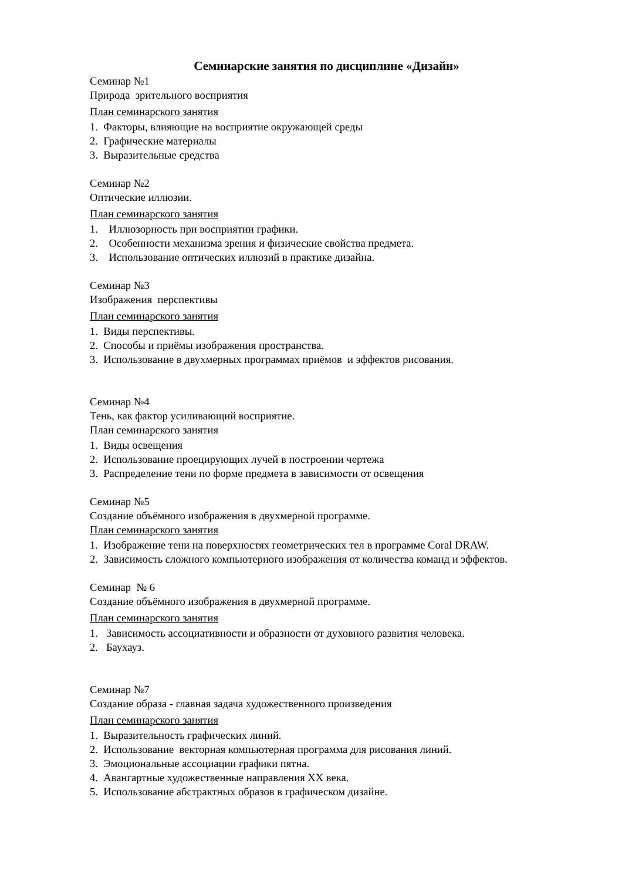Семинарские занятия по дисциплине «Дизайн»
Семинар №1
Природа зрительного восприятия
План семинарского занятия
1. Факторы, влияющие на восприятие окружающей среды
2. Графические материалы
3. Выразительные средства
Семинар №2
Оптические иллюзии.
План семинарского занятия
1. Иллюзорность при восприятии графики.
2. Особенности механизма зрения и физические свойства предмета.
3. Использование оптических иллюзий в практике дизайна.
Семинар №3
Изображения перспективы
План семинарского занятия
1. Виды перспективы.
2. Способы и приёмы изображения пространства.
3. Использование в двухмерных программах приёмов и эффектов рисования.
Семинар №4
Тень, как фактор усиливающий восприятие.
План семинарского занятия
1. Виды освещения
2. Использование проецирующих лучей в построении чертежа
3. Распределение тени по форме предмета в зависимости от освещения
Семинар №5
Создание объёмного изображения в двухмерной программе.
План семинарского занятия
1. Изображение тени на поверхностях геометрических тел в программе Coral DRAW.
2. Зависимость сложного компьютерного изображения от количества команд и эффектов.
Семинар № 6
Создание объёмного изображения в двухмерной программе.
План семинарского занятия
1. Зависимость ассоциативности и образности от духовного развития человека.
2. Баухауз.
Семинар №7
Создание образа - главная задача художественного произведения
План семинарского занятия
1. Выразительность графических линий.
2. Использование векторная компьютерная программа для рисования линий.
3. Эмоциональные ассоциации графики пятна.
4. Авангартные художественные направления XX века.
5. Использование абстрактных образов в графическом дизайне.